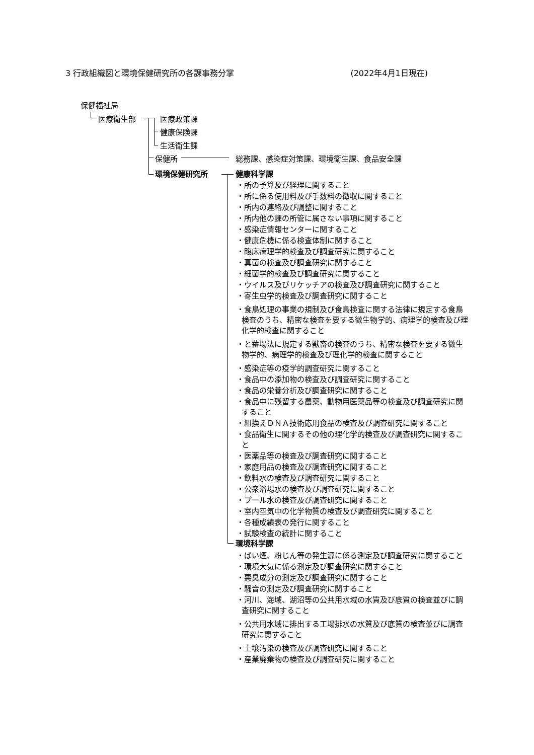3 行政組織図と環境保健研究所の各課事務分掌 (2022年4月1日現在)
保健福祉局
医療衛生部 医療政策課
健康保険課
生活衛生課
保健所 総務課、感染症対策課、環境衛生課、食品安全課
環境保健研究所 健康科学課
・所の予算及び経理に関すること
・所に係る使用料及び手数料の徴収に関すること
・所内の連絡及び調整に関すること
・所内他の課の所管に属さない事項に関すること
・感染症情報センターに関すること
・健康危機に係る検査体制に関すること
・臨床病理学的検査及び調査研究に関すること
・真菌の検査及び調査研究に関すること
・細菌学的検査及び調査研究に関すること
・ウイルス及びリケッチアの検査及び調査研究に関すること
・寄生虫学的検査及び調査研究に関すること
・食鳥処理の事業の規制及び食鳥検査に関する法律に規定する食鳥検査のうち、精密な検査を要する微生物学的、病理学的検査及び理化学的検査に関すること
・と蓄場法に規定する獣畜の検査のうち、精密な検査を要する微生物学的、病理学的検査及び理化学的検査に関すること
・感染症等の疫学的調査研究に関すること
・食品中の添加物の検査及び調査研究に関すること
・食品の栄養分析及び調査研究に関すること
・食品中に残留する農薬、動物用医薬品等の検査及び調査研究に関すること
・組換えＤＮＡ技術応用食品の検査及び調査研究に関すること
・食品衛生に関するその他の理化学的検査及び調査研究に関すること
・医薬品等の検査及び調査研究に関すること
・家庭用品の検査及び調査研究に関すること
・飲料水の検査及び調査研究に関すること
・公衆浴場水の検査及び調査研究に関すること
・プール水の検査及び調査研究に関すること
・室内空気中の化学物質の検査及び調査研究に関すること
・各種成績表の発行に関すること
・試験検査の統計に関すること
環境科学課
・ばい煙、粉じん等の発生源に係る測定及び調査研究に関すること
・環境大気に係る測定及び調査研究に関すること
・悪臭成分の測定及び調査研究に関すること
・騒音の測定及び調査研究に関すること
・河川、海域、湖沼等の公共用水域の水質及び底質の検査並びに調査研究に関すること
・公共用水域に排出する工場排水の水質及び底質の検査並びに調査研究に関すること
・土壌汚染の検査及び調査研究に関すること
・産業廃棄物の検査及び調査研究に関すること